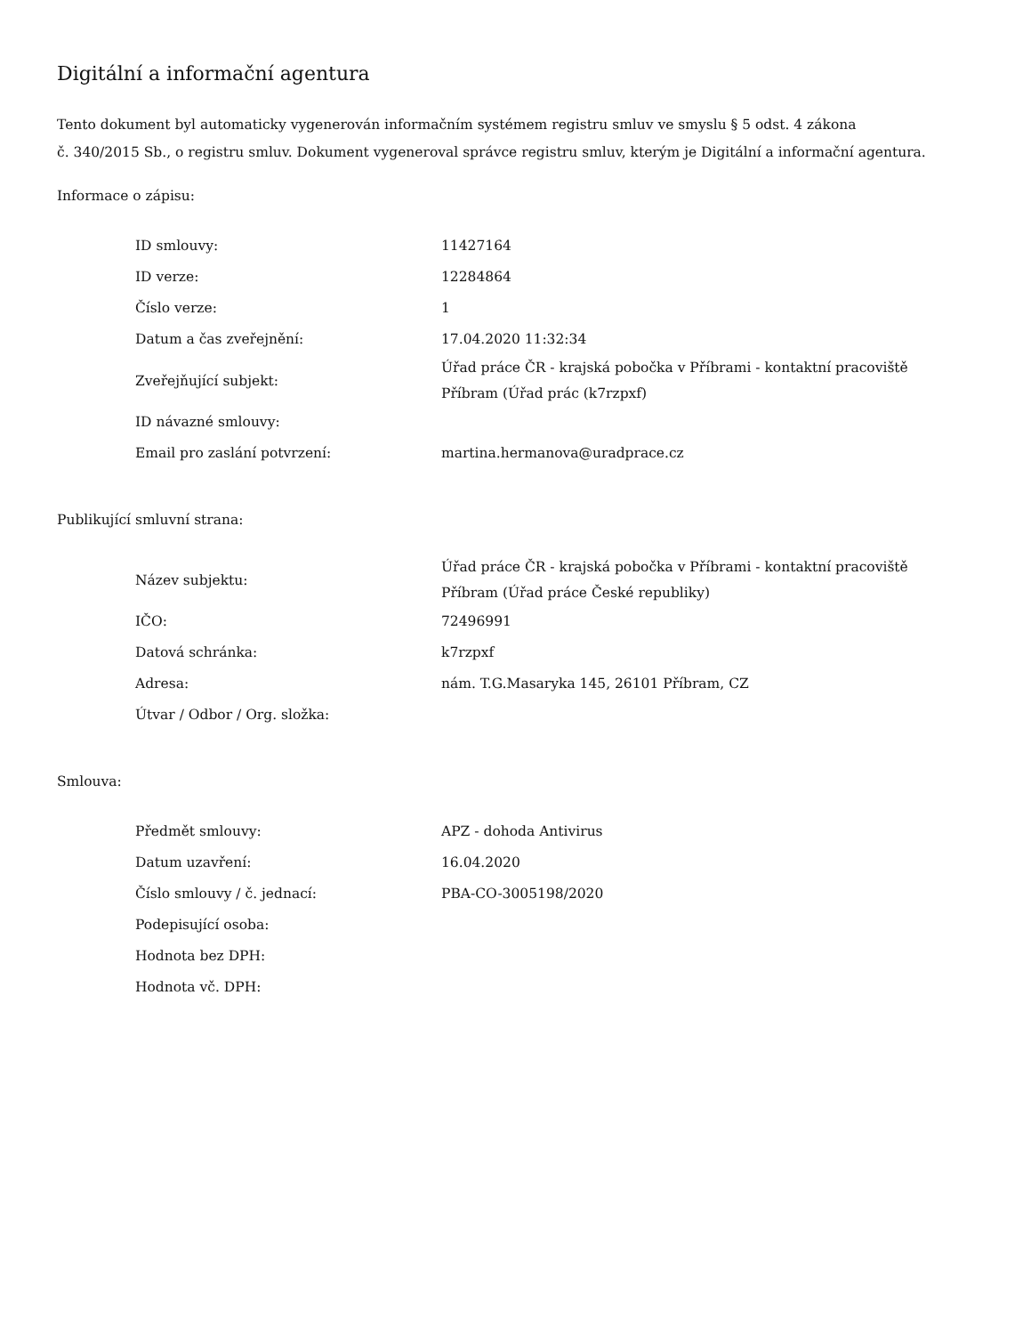Digitální a informační agentura
Tento dokument byl automaticky vygenerován informačním systémem registru smluv ve smyslu § 5 odst. 4 zákona
č. 340/2015 Sb., o registru smluv. Dokument vygeneroval správce registru smluv, kterým je Digitální a informační agentura.
Informace o zápisu:
| ID smlouvy: | 11427164 |
| ID verze: | 12284864 |
| Číslo verze: | 1 |
| Datum a čas zveřejnění: | 17.04.2020 11:32:34 |
| Zveřejňující subjekt: | Úřad práce ČR - krajská pobočka v Příbrami - kontaktní pracoviště Příbram (Úřad prác (k7rzpxf) |
| ID návazné smlouvy: | |
| Email pro zaslání potvrzení: | martina.hermanova@uradprace.cz |
Publikující smluvní strana:
| Název subjektu: | Úřad práce ČR - krajská pobočka v Příbrami - kontaktní pracoviště Příbram (Úřad práce České republiky) |
| IČO: | 72496991 |
| Datová schránka: | k7rzpxf |
| Adresa: | nám. T.G.Masaryka 145, 26101 Příbram, CZ |
| Útvar / Odbor / Org. složka: | |
Smlouva:
| Předmět smlouvy: | APZ - dohoda Antivirus |
| Datum uzavření: | 16.04.2020 |
| Číslo smlouvy / č. jednací: | PBA-CO-3005198/2020 |
| Podepisující osoba: | |
| Hodnota bez DPH: | |
| Hodnota vč. DPH: | |